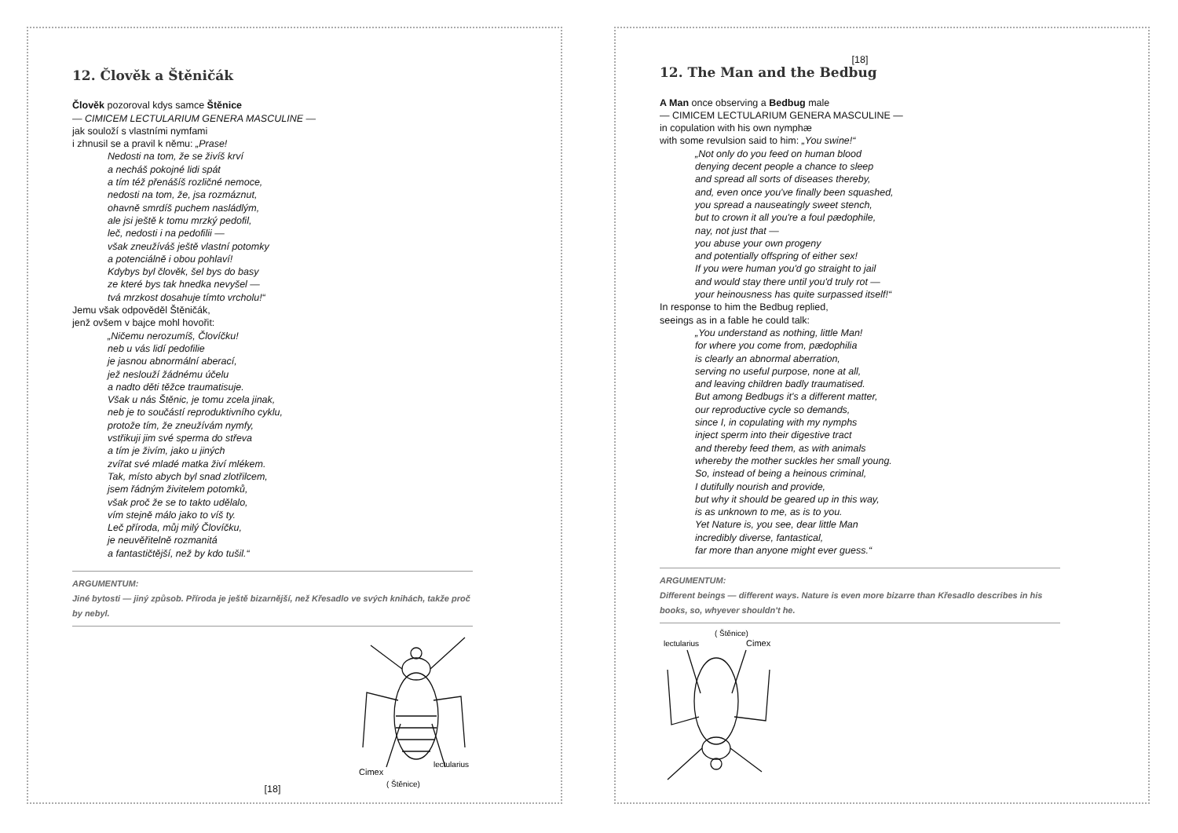12. Člověk a Štěničák
Člověk pozoroval kdys samce Štěnice
— CIMICEM LECTULARIUM GENERA MASCULINE —
jak souloží s vlastními nymfami
i zhnusil se a pravil k němu: „Prase!
Nedosti na tom, že se živíš krví
a necháš pokojné lidi spát
a tím též přenášíš rozličné nemoce,
nedosti na tom, že, jsa rozmáznut,
ohavně smrdíš puchem nasládlým,
ale jsi ještě k tomu mrzký pedofil,
leč, nedosti i na pedofilii —
však zneužíváš ještě vlastní potomky
a potenciálně i obou pohlaví!
Kdybys byl člověk, šel bys do basy
ze které bys tak hnedka nevyšel —
tvá mrzkost dosahuje tímto vrcholu!“
Jemu však odpověděl Štěničák,
jenž ovšem v bajce mohl hovořit:
„Ničemu nerozumíš, Človíčku!
neb u vás lidí pedofilie
je jasnou abnormální aberací,
jež neslouží žádnému účelu
a nadto děti těžce traumatisuje.
Však u nás Štěnic, je tomu zcela jinak,
neb je to součástí reproduktivního cyklu,
protože tím, že zneužívám nymfy,
vstřikuji jim své sperma do střeva
a tím je živím, jako u jiných
zvířat své mladé matka živí mlékem.
Tak, místo abych byl snad zlotřilcem,
jsem řádným živitelem potomků,
však proč že se to takto udělalo,
vím stejně málo jako to víš ty.
Leč příroda, můj milý Človíčku,
je neuvěřitelně rozmanitá
a fantastičtější, než by kdo tušil.“
ARGUMENTUM:
Jiné bytosti — jiný způsob. Příroda je ještě bizarnější, než Křesadlo ve svých knihách, takže proč by nebyl.
Cimex
lectularius
( Štěnice)
[18]
[18]
12. The Man and the Bedbug
A Man once observing a Bedbug male
— CIMICEM LECTULARIUM GENERA MASCULINE —
in copulation with his own nymphæ
with some revulsion said to him: „You swine!“
„Not only do you feed on human blood
denying decent people a chance to sleep
and spread all sorts of diseases thereby,
and, even once you've finally been squashed,
you spread a nauseatingly sweet stench,
but to crown it all you're a foul pædophile,
nay, not just that —
you abuse your own progeny
and potentially offspring of either sex!
If you were human you'd go straight to jail
and would stay there until you'd truly rot —
your heinousness has quite surpassed itself!“
In response to him the Bedbug replied,
seeings as in a fable he could talk:
„You understand as nothing, little Man!
for where you come from, pædophilia
is clearly an abnormal aberration,
serving no useful purpose, none at all,
and leaving children badly traumatised.
But among Bedbugs it's a different matter,
our reproductive cycle so demands,
since I, in copulating with my nymphs
inject sperm into their digestive tract
and thereby feed them, as with animals
whereby the mother suckles her small young.
So, instead of being a heinous criminal,
I dutifully nourish and provide,
but why it should be geared up in this way,
is as unknown to me, as is to you.
Yet Nature is, you see, dear little Man
incredibly diverse, fantastical,
far more than anyone might ever guess.“
ARGUMENTUM:
Different beings — different ways. Nature is even more bizarre than Křesadlo describes in his books, so, whyever shouldn't he.
lectularius
Cimex
( Štěnice)